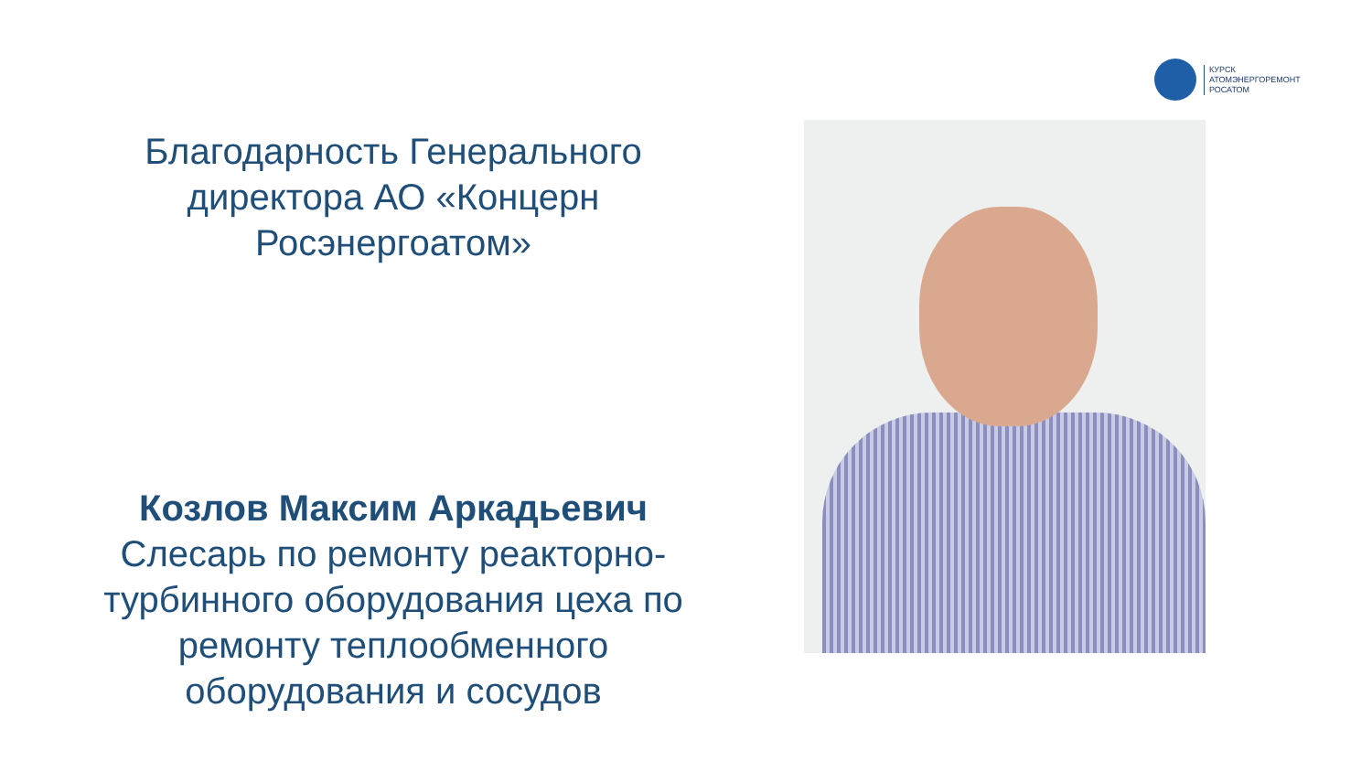КУРСК
АТОМЭНЕРГОРЕМОНТ
РОСАТОМ
Благодарность Генерального директора АО «Концерн Росэнергоатом»
Козлов Максим Аркадьевич
Слесарь по ремонту реакторно-турбинного оборудования цеха по ремонту теплообменного оборудования и сосудов